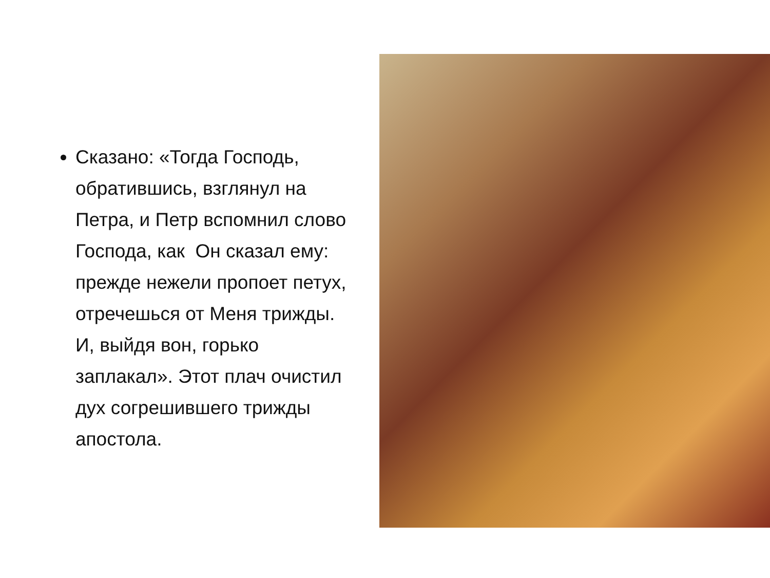Сказано: «Тогда Господь, обратившись, взглянул на Петра, и Петр вспомнил слово Господа, как Он сказал ему: прежде нежели пропоет петух, отречешься от Меня трижды. И, выйдя вон, горько заплакал». Этот плач очистил дух согрешившего трижды апостола.